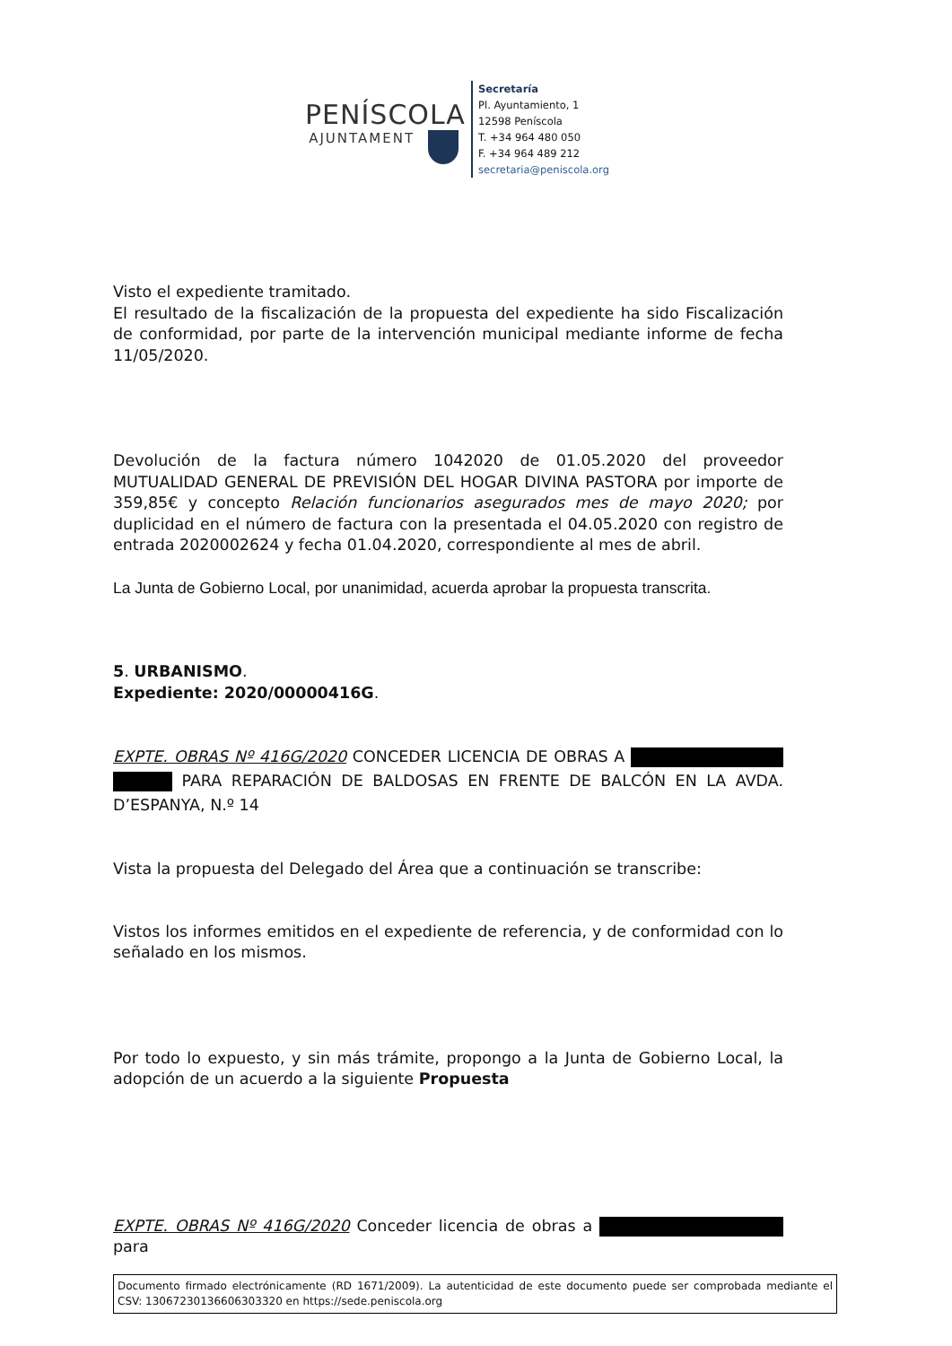PENÍSCOLA
AJUNTAMENT
Secretaría
Pl. Ayuntamiento, 1
12598 Peníscola
T. +34 964 480 050
F. +34 964 489 212
secretaria@peniscola.org
Visto el expediente tramitado.
El resultado de la fiscalización de la propuesta del expediente ha sido Fiscalización de conformidad, por parte de la intervención municipal mediante informe de fecha 11/05/2020.
Devolución de la factura número 1042020 de 01.05.2020 del proveedor MUTUALIDAD GENERAL DE PREVISIÓN DEL HOGAR DIVINA PASTORA por importe de 359,85€ y concepto Relación funcionarios asegurados mes de mayo 2020; por duplicidad en el número de factura con la presentada el 04.05.2020 con registro de entrada 2020002624 y fecha 01.04.2020, correspondiente al mes de abril.
La Junta de Gobierno Local, por unanimidad, acuerda aprobar la propuesta transcrita.
5. URBANISMO.
Expediente: 2020/00000416G.
EXPTE. OBRAS Nº 416G/2020 CONCEDER LICENCIA DE OBRAS A PARA REPARACIÓN DE BALDOSAS EN FRENTE DE BALCÓN EN LA AVDA. D’ESPANYA, N.º 14
Vista la propuesta del Delegado del Área que a continuación se transcribe:
Vistos los informes emitidos en el expediente de referencia, y de conformidad con lo señalado en los mismos.
Por todo lo expuesto, y sin más trámite, propongo a la Junta de Gobierno Local, la adopción de un acuerdo a la siguiente Propuesta
EXPTE. OBRAS Nº 416G/2020 Conceder licencia de obras a para
Documento firmado electrónicamente (RD 1671/2009). La autenticidad de este documento puede ser comprobada mediante el CSV: 13067230136606303320 en https://sede.peniscola.org